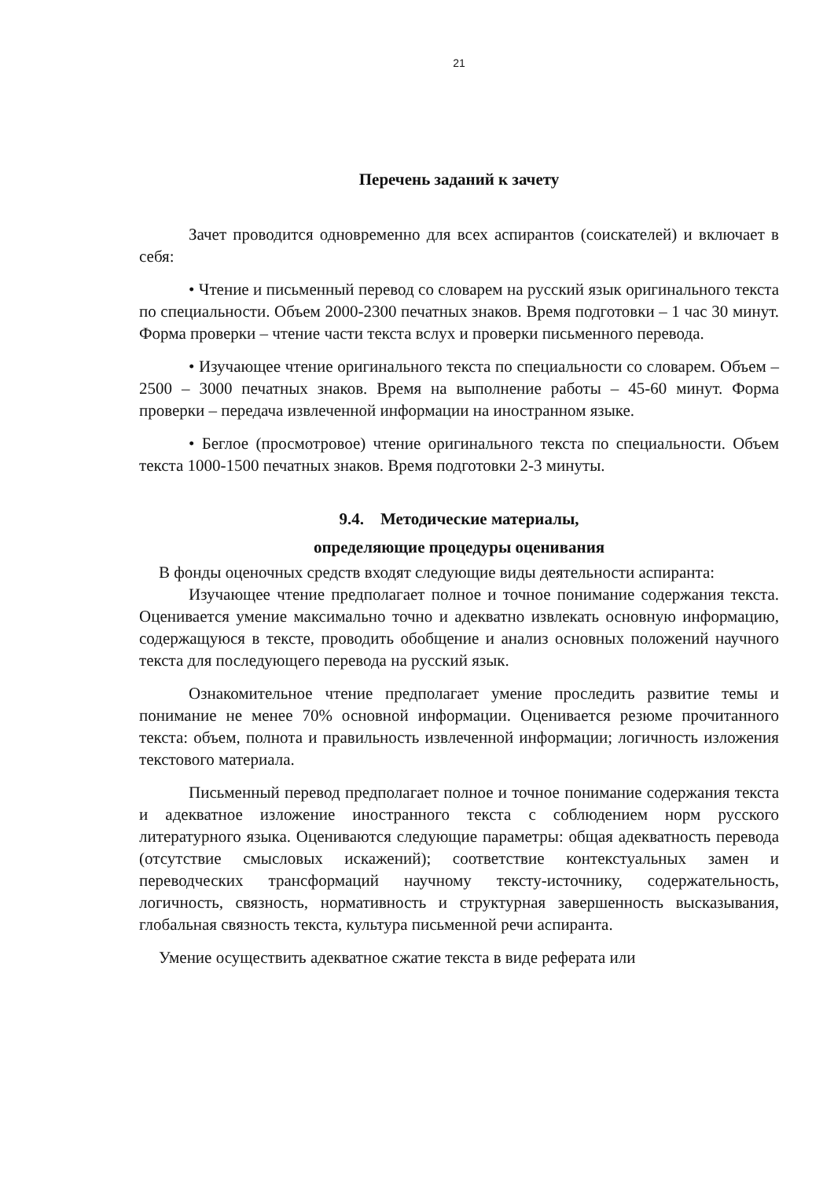21
Перечень заданий к зачету
Зачет проводится одновременно для всех аспирантов (соискателей) и включает в себя:
• Чтение и письменный перевод со словарем на русский язык оригинального текста по специальности. Объем 2000-2300 печатных знаков. Время подготовки – 1 час 30 минут. Форма проверки – чтение части текста вслух и проверки письменного перевода.
• Изучающее чтение оригинального текста по специальности со словарем. Объем – 2500 – 3000 печатных знаков. Время на выполнение работы – 45-60 минут. Форма проверки – передача извлеченной информации на иностранном языке.
• Беглое (просмотровое) чтение оригинального текста по специальности. Объем текста 1000-1500 печатных знаков. Время подготовки 2-3 минуты.
9.4. Методические материалы,
определяющие процедуры оценивания
В фонды оценочных средств входят следующие виды деятельности аспиранта:
Изучающее чтение предполагает полное и точное понимание содержания текста. Оценивается умение максимально точно и адекватно извлекать основную информацию, содержащуюся в тексте, проводить обобщение и анализ основных положений научного текста для последующего перевода на русский язык.
Ознакомительное чтение предполагает умение проследить развитие темы и понимание не менее 70% основной информации. Оценивается резюме прочитанного текста: объем, полнота и правильность извлеченной информации; логичность изложения текстового материала.
Письменный перевод предполагает полное и точное понимание содержания текста и адекватное изложение иностранного текста с соблюдением норм русского литературного языка. Оцениваются следующие параметры: общая адекватность перевода (отсутствие смысловых искажений); соответствие контекстуальных замен и переводческих трансформаций научному тексту-источнику, содержательность, логичность, связность, нормативность и структурная завершенность высказывания, глобальная связность текста, культура письменной речи аспиранта.
Умение осуществить адекватное сжатие текста в виде реферата или